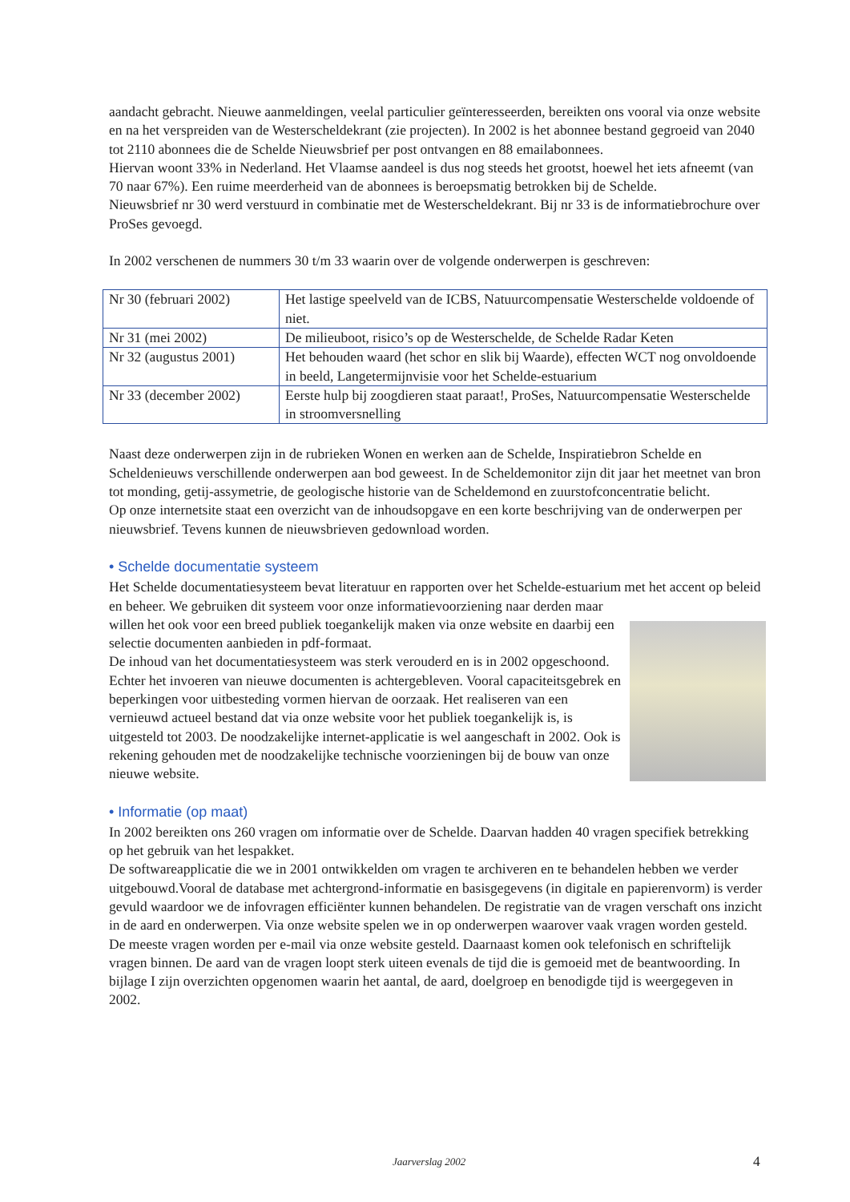aandacht gebracht. Nieuwe aanmeldingen, veelal particulier geïnteresseerden, bereikten ons vooral via onze website en na het verspreiden van de Westerscheldekrant (zie projecten). In 2002 is het abonnee bestand gegroeid van 2040 tot 2110 abonnees die de Schelde Nieuwsbrief per post ontvangen en 88 emailabonnees.
Hiervan woont 33% in Nederland. Het Vlaamse aandeel is dus nog steeds het grootst, hoewel het iets afneemt (van 70 naar 67%). Een ruime meerderheid van de abonnees is beroepsmatig betrokken bij de Schelde.
Nieuwsbrief nr 30 werd verstuurd in combinatie met de Westerscheldekrant. Bij nr 33 is de informatiebrochure over ProSes gevoegd.
In 2002 verschenen de nummers 30 t/m 33 waarin over de volgende onderwerpen is geschreven:
| Nr 30 (februari 2002) | Het lastige speelveld van de ICBS, Natuurcompensatie Westerschelde voldoende of niet. |
| Nr 31 (mei 2002) | De milieuboot, risico’s op de Westerschelde, de Schelde Radar Keten |
| Nr 32 (augustus 2001) | Het behouden waard (het schor en slik bij Waarde), effecten WCT nog onvoldoende in beeld, Langetermijnvisie voor het Schelde-estuarium |
| Nr 33 (december 2002) | Eerste hulp bij zoogdieren staat paraat!, ProSes, Natuurcompensatie Westerschelde in stroomversnelling |
Naast deze onderwerpen zijn in de rubrieken Wonen en werken aan de Schelde, Inspiratiebron Schelde en Scheldenieuws verschillende onderwerpen aan bod geweest. In de Scheldemonitor zijn dit jaar het meetnet van bron tot monding, getij-assymetrie, de geologische historie van de Scheldemond en zuurstofconcentratie belicht.
Op onze internetsite staat een overzicht van de inhoudsopgave en een korte beschrijving van de onderwerpen per nieuwsbrief. Tevens kunnen de nieuwsbrieven gedownload worden.
• Schelde documentatie systeem
Het Schelde documentatiesysteem bevat literatuur en rapporten over het Schelde-estuarium met het accent op beleid en beheer. We gebruiken dit systeem voor onze informatievoorziening naar derden maar willen het ook voor een breed publiek toegankelijk maken via onze website en daarbij een selectie documenten aanbieden in pdf-formaat.
De inhoud van het documentatiesysteem was sterk verouderd en is in 2002 opgeschoond. Echter het invoeren van nieuwe documenten is achtergebleven. Vooral capaciteitsgebrek en beperkingen voor uitbesteding vormen hiervan de oorzaak. Het realiseren van een vernieuwd actueel bestand dat via onze website voor het publiek toegankelijk is, is uitgesteld tot 2003. De noodzakelijke internet-applicatie is wel aangeschaft in 2002. Ook is rekening gehouden met de noodzakelijke technische voorzieningen bij de bouw van onze nieuwe website.
• Informatie (op maat)
In 2002 bereikten ons 260 vragen om informatie over de Schelde. Daarvan hadden 40 vragen specifiek betrekking op het gebruik van het lespakket.
De softwareapplicatie die we in 2001 ontwikkelden om vragen te archiveren en te behandelen hebben we verder uitgebouwd.Vooral de database met achtergrond-informatie en basisgegevens (in digitale en papierenvorm) is verder gevuld waardoor we de infovragen efficiënter kunnen behandelen. De registratie van de vragen verschaft ons inzicht in de aard en onderwerpen. Via onze website spelen we in op onderwerpen waarover vaak vragen worden gesteld.
De meeste vragen worden per e-mail via onze website gesteld. Daarnaast komen ook telefonisch en schriftelijk vragen binnen. De aard van de vragen loopt sterk uiteen evenals de tijd die is gemoeid met de beantwoording. In bijlage I zijn overzichten opgenomen waarin het aantal, de aard, doelgroep en benodigde tijd is weergegeven in 2002.
Jaarverslag 2002 4